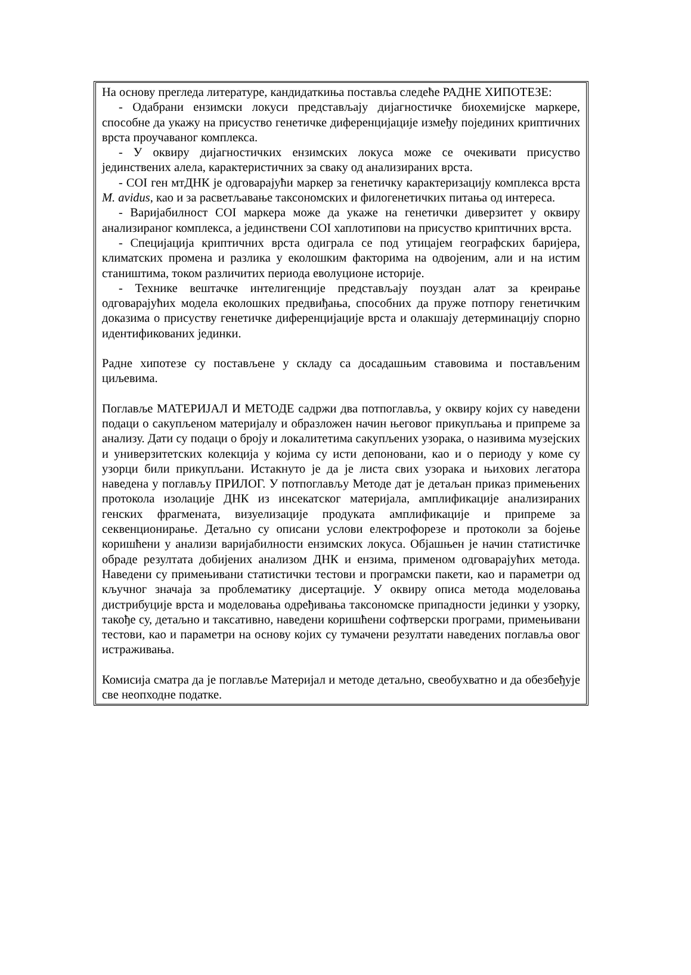На основу прегледа литературе, кандидаткиња поставља следеће РАДНЕ ХИПОТЕЗЕ:
- Одабрани ензимски локуси представљају дијагностичке биохемијске маркере, способне да укажу на присуство генетичке диференцијације између појединих криптичних врста проучаваног комплекса.
- У оквиру дијагностичких ензимских локуса може се очекивати присуство јединствених алела, карактеристичних за сваку од анализираних врста.
- COI ген мтДНК је одговарајући маркер за генетичку карактеризацију комплекса врста M. avidus, као и за расветљавање таксономских и филогенетичких питања од интереса.
- Варијабилност COI маркера може да укаже на генетички диверзитет у оквиру анализираног комплекса, а јединствени COI хаплотипови на присуство криптичних врста.
- Специјација криптичних врста одиграла се под утицајем географских баријера, климатских промена и разлика у еколошким факторима на одвојеним, али и на истим стаништима, током различитих периода еволуционе историје.
- Технике вештачке интелигенције представљају поуздан алат за креирање одговарајућих модела еколошких предвиђања, способних да пруже потпору генетичким доказима о присуству генетичке диференцијације врста и олакшају детерминацију спорно идентификованих јединки.
Радне хипотезе су постављене у складу са досадашњим ставовима и постављеним циљевима.
Поглавље МАТЕРИЈАЛ И МЕТОДЕ садржи два потпоглавља, у оквиру којих су наведени подаци о сакупљеном материјалу и образложен начин његовог прикупљања и припреме за анализу. Дати су подаци о броју и локалитетима сакупљених узорака, о називима музејских и универзитетских колекција у којима су исти депоновани, као и о периоду у коме су узорци били прикупљани. Истакнуто је да је листа свих узорака и њихових легатора наведена у поглављу ПРИЛОГ. У потпоглављу Методе дат је детаљан приказ примењених протокола изолације ДНК из инсекатског материјала, амплификације анализираних генских фрагмената, визуелизације продуката амплификације и припреме за секвенционирање. Детаљно су описани услови електрофорезе и протоколи за бојење коришћени у анализи варијабилности ензимских локуса. Објашњен је начин статистичке обраде резултата добијених анализом ДНК и ензима, применом одговарајућих метода. Наведени су примењивани статистички тестови и програмски пакети, као и параметри од кључног значаја за проблематику дисертације. У оквиру описа метода моделовања дистрибуције врста и моделовања одређивања таксономске припадности јединки у узорку, такође су, детаљно и таксативно, наведени коришћени софтверски програми, примењивани тестови, као и параметри на основу којих су тумачени резултати наведених поглавља овог истраживања.
Комисија сматра да је поглавље Материјал и методе детаљно, свеобухватно и да обезбеђује све неопходне податке.